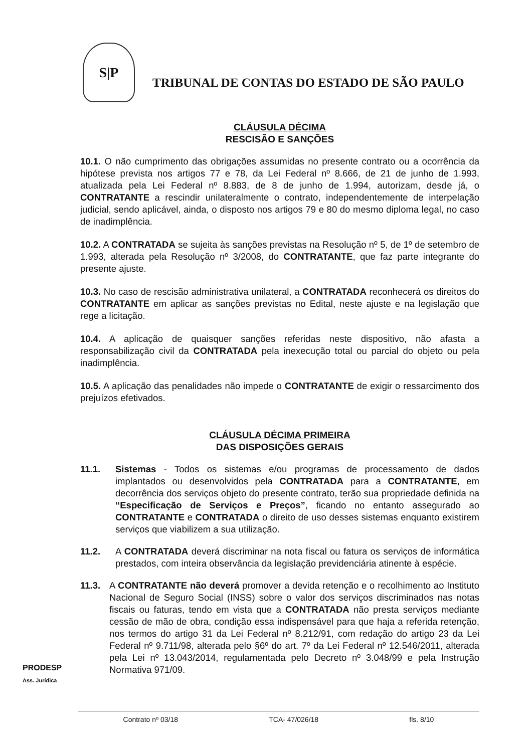S|P
TRIBUNAL DE CONTAS DO ESTADO DE SÃO PAULO
CLÁUSULA DÉCIMA
RESCISÃO E SANÇÕES
10.1. O não cumprimento das obrigações assumidas no presente contrato ou a ocorrência da hipótese prevista nos artigos 77 e 78, da Lei Federal nº 8.666, de 21 de junho de 1.993, atualizada pela Lei Federal nº 8.883, de 8 de junho de 1.994, autorizam, desde já, o CONTRATANTE a rescindir unilateralmente o contrato, independentemente de interpelação judicial, sendo aplicável, ainda, o disposto nos artigos 79 e 80 do mesmo diploma legal, no caso de inadimplência.
10.2. A CONTRATADA se sujeita às sanções previstas na Resolução nº 5, de 1º de setembro de 1.993, alterada pela Resolução nº 3/2008, do CONTRATANTE, que faz parte integrante do presente ajuste.
10.3. No caso de rescisão administrativa unilateral, a CONTRATADA reconhecerá os direitos do CONTRATANTE em aplicar as sanções previstas no Edital, neste ajuste e na legislação que rege a licitação.
10.4. A aplicação de quaisquer sanções referidas neste dispositivo, não afasta a responsabilização civil da CONTRATADA pela inexecução total ou parcial do objeto ou pela inadimplência.
10.5. A aplicação das penalidades não impede o CONTRATANTE de exigir o ressarcimento dos prejuízos efetivados.
CLÁUSULA DÉCIMA PRIMEIRA
DAS DISPOSIÇÕES GERAIS
11.1. Sistemas - Todos os sistemas e/ou programas de processamento de dados implantados ou desenvolvidos pela CONTRATADA para a CONTRATANTE, em decorrência dos serviços objeto do presente contrato, terão sua propriedade definida na “Especificação de Serviços e Preços”, ficando no entanto assegurado ao CONTRATANTE e CONTRATADA o direito de uso desses sistemas enquanto existirem serviços que viabilizem a sua utilização.
11.2. A CONTRATADA deverá discriminar na nota fiscal ou fatura os serviços de informática prestados, com inteira observância da legislação previdenciária atinente à espécie.
11.3. A CONTRATANTE não deverá promover a devida retenção e o recolhimento ao Instituto Nacional de Seguro Social (INSS) sobre o valor dos serviços discriminados nas notas fiscais ou faturas, tendo em vista que a CONTRATADA não presta serviços mediante cessão de mão de obra, condição essa indispensável para que haja a referida retenção, nos termos do artigo 31 da Lei Federal nº 8.212/91, com redação do artigo 23 da Lei Federal nº 9.711/98, alterada pelo §6º do art. 7º da Lei Federal nº 12.546/2011, alterada pela Lei nº 13.043/2014, regulamentada pelo Decreto nº 3.048/99 e pela Instrução Normativa 971/09.
PRODESP
Ass. Jurídica
Contrato nº 03/18 TCA- 47/026/18 fls. 8/10